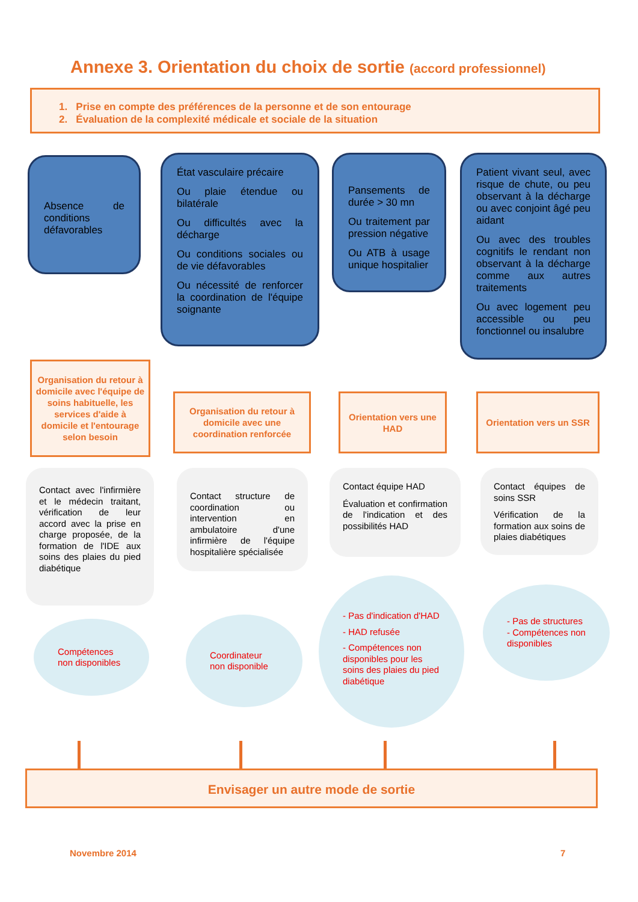Annexe 3. Orientation du choix de sortie (accord professionnel)
1. Prise en compte des préférences de la personne et de son entourage
2. Évaluation de la complexité médicale et sociale de la situation
Absence de conditions défavorables
État vasculaire précaire
Ou plaie étendue ou bilatérale
Ou difficultés avec la décharge
Ou conditions sociales ou de vie défavorables
Ou nécessité de renforcer la coordination de l'équipe soignante
Pansements de durée > 30 mn
Ou traitement par pression négative
Ou ATB à usage unique hospitalier
Patient vivant seul, avec risque de chute, ou peu observant à la décharge ou avec conjoint âgé peu aidant
Ou avec des troubles cognitifs le rendant non observant à la décharge comme aux autres traitements
Ou avec logement peu accessible ou peu fonctionnel ou insalubre
Organisation du retour à domicile avec l'équipe de soins habituelle, les services d'aide à domicile et l'entourage selon besoin
Organisation du retour à domicile avec une coordination renforcée
Orientation vers une HAD
Orientation vers un SSR
Contact avec l'infirmière et le médecin traitant, vérification de leur accord avec la prise en charge proposée, de la formation de l'IDE aux soins des plaies du pied diabétique
Contact structure de coordination ou intervention en ambulatoire d'une infirmière de l'équipe hospitalière spécialisée
Contact équipe HAD
Évaluation et confirmation de l'indication et des possibilités HAD
Contact équipes de soins SSR
Vérification de la formation aux soins de plaies diabétiques
Compétences non disponibles
Coordinateur non disponible
- Pas d'indication d'HAD
- HAD refusée
- Compétences non disponibles pour les soins des plaies du pied diabétique
- Pas de structures
- Compétences non disponibles
Envisager un autre mode de sortie
Novembre 2014 7